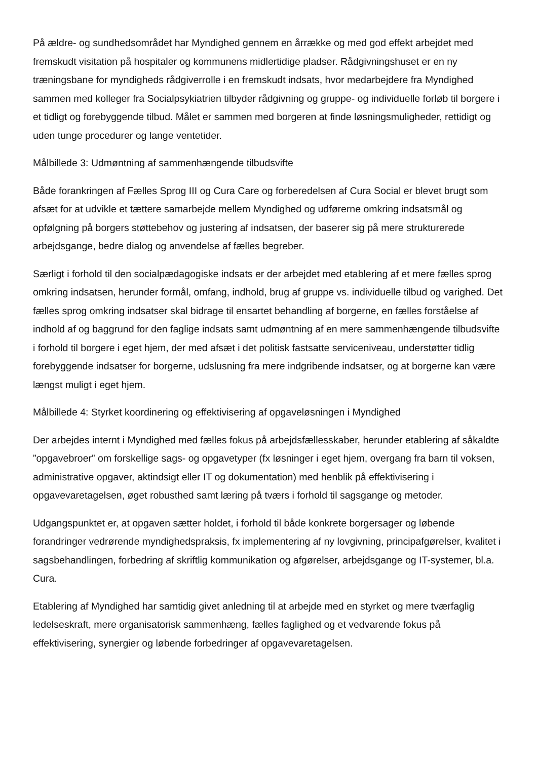På ældre- og sundhedsområdet har Myndighed gennem en årrække og med god effekt arbejdet med fremskudt visitation på hospitaler og kommunens midlertidige pladser. Rådgivningshuset er en ny træningsbane for myndigheds rådgiverrolle i en fremskudt indsats, hvor medarbejdere fra Myndighed sammen med kolleger fra Socialpsykiatrien tilbyder rådgivning og gruppe- og individuelle forløb til borgere i et tidligt og forebyggende tilbud. Målet er sammen med borgeren at finde løsningsmuligheder, rettidigt og uden tunge procedurer og lange ventetider.
Målbillede 3: Udmøntning af sammenhængende tilbudsvifte
Både forankringen af Fælles Sprog III og Cura Care og forberedelsen af Cura Social er blevet brugt som afsæt for at udvikle et tættere samarbejde mellem Myndighed og udførerne omkring indsatsmål og opfølgning på borgers støttebehov og justering af indsatsen, der baserer sig på mere strukturerede arbejdsgange, bedre dialog og anvendelse af fælles begreber.
Særligt i forhold til den socialpædagogiske indsats er der arbejdet med etablering af et mere fælles sprog omkring indsatsen, herunder formål, omfang, indhold, brug af gruppe vs. individuelle tilbud og varighed. Det fælles sprog omkring indsatser skal bidrage til ensartet behandling af borgerne, en fælles forståelse af indhold af og baggrund for den faglige indsats samt udmøntning af en mere sammenhængende tilbudsvifte i forhold til borgere i eget hjem, der med afsæt i det politisk fastsatte serviceniveau, understøtter tidlig forebyggende indsatser for borgerne, udslusning fra mere indgribende indsatser, og at borgerne kan være længst muligt i eget hjem.
Målbillede 4: Styrket koordinering og effektivisering af opgaveløsningen i Myndighed
Der arbejdes internt i Myndighed med fælles fokus på arbejdsfællesskaber, herunder etablering af såkaldte ”opgavebroer” om forskellige sags- og opgavetyper (fx løsninger i eget hjem, overgang fra barn til voksen, administrative opgaver, aktindsigt eller IT og dokumentation) med henblik på effektivisering i opgavevaretagelsen, øget robusthed samt læring på tværs i forhold til sagsgange og metoder.
Udgangspunktet er, at opgaven sætter holdet, i forhold til både konkrete borgersager og løbende forandringer vedrørende myndighedspraksis, fx implementering af ny lovgivning, principafgørelser, kvalitet i sagsbehandlingen, forbedring af skriftlig kommunikation og afgørelser, arbejdsgange og IT-systemer, bl.a. Cura.
Etablering af Myndighed har samtidig givet anledning til at arbejde med en styrket og mere tværfaglig ledelseskraft, mere organisatorisk sammenhæng, fælles faglighed og et vedvarende fokus på effektivisering, synergier og løbende forbedringer af opgavevaretagelsen.